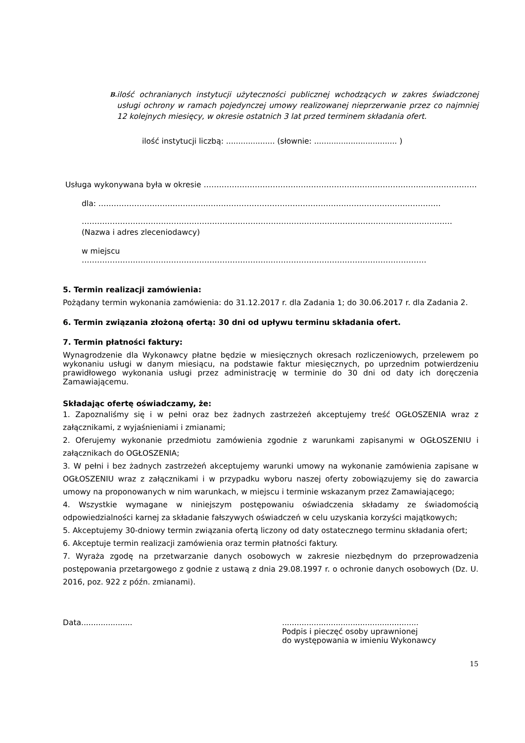B. ilość ochranianych instytucji użyteczności publicznej wchodzących w zakres świadczonej usługi ochrony w ramach pojedynczej umowy realizowanej nieprzerwanie przez co najmniej 12 kolejnych miesięcy, w okresie ostatnich 3 lat przed terminem składania ofert.
ilość instytucji liczbą: .................... (słownie: .................................. )
Usługa wykonywana była w okresie ……………………………………………………………………………..………………
dla: ……………………………………..………………………………………………………………………………
…………………………………………………………………………………………………………….…………………
(Nazwa i adres zleceniodawcy)
w miejscu
………………………….…………………………………….……………………….……………………………
5. Termin realizacji zamówienia:
Pożądany termin wykonania zamówienia: do 31.12.2017 r. dla Zadania 1; do 30.06.2017 r. dla Zadania 2.
6. Termin związania złożoną ofertą: 30 dni od upływu terminu składania ofert.
7. Termin płatności faktury:
Wynagrodzenie dla Wykonawcy płatne będzie w miesięcznych okresach rozliczeniowych, przelewem po wykonaniu usługi w danym miesiącu, na podstawie faktur miesięcznych, po uprzednim potwierdzeniu prawidłowego wykonania usługi przez administrację w terminie do 30 dni od daty ich doręczenia Zamawiającemu.
Składając ofertę oświadczamy, że:
1. Zapoznaliśmy się i w pełni oraz bez żadnych zastrzeżeń akceptujemy treść OGŁOSZENIA wraz z załącznikami, z wyjaśnieniami i zmianami;
2. Oferujemy wykonanie przedmiotu zamówienia zgodnie z warunkami zapisanymi w OGŁOSZENIU i załącznikach do OGŁOSZENIA;
3. W pełni i bez żadnych zastrzeżeń akceptujemy warunki umowy na wykonanie zamówienia zapisane w OGŁOSZENIU wraz z załącznikami i w przypadku wyboru naszej oferty zobowiązujemy się do zawarcia umowy na proponowanych w nim warunkach, w miejscu i terminie wskazanym przez Zamawiającego;
4. Wszystkie wymagane w niniejszym postępowaniu oświadczenia składamy ze świadomością odpowiedzialności karnej za składanie fałszywych oświadczeń w celu uzyskania korzyści majątkowych;
5. Akceptujemy 30-dniowy termin związania ofertą liczony od daty ostatecznego terminu składania ofert;
6. Akceptuje termin realizacji zamówienia oraz termin płatności faktury.
7. Wyraża zgodę na przetwarzanie danych osobowych w zakresie niezbędnym do przeprowadzenia postępowania przetargowego z godnie z ustawą z dnia 29.08.1997 r. o ochronie danych osobowych (Dz. U. 2016, poz. 922 z późn. zmianami).
Data..................... ........................................................
Podpis i pieczęć osoby uprawnionej
do występowania w imieniu Wykonawcy
15